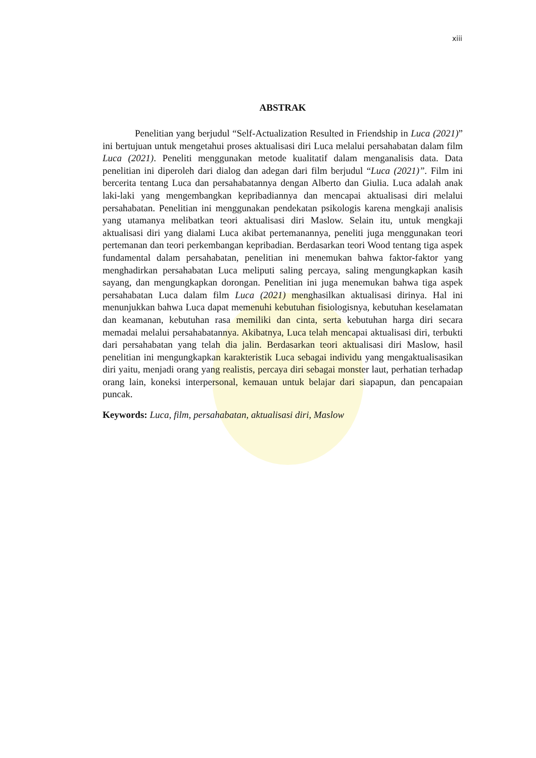xiii
ABSTRAK
Penelitian yang berjudul “Self-Actualization Resulted in Friendship in Luca (2021)” ini bertujuan untuk mengetahui proses aktualisasi diri Luca melalui persahabatan dalam film Luca (2021). Peneliti menggunakan metode kualitatif dalam menganalisis data. Data penelitian ini diperoleh dari dialog dan adegan dari film berjudul “Luca (2021)”. Film ini bercerita tentang Luca dan persahabatannya dengan Alberto dan Giulia. Luca adalah anak laki-laki yang mengembangkan kepribadiannya dan mencapai aktualisasi diri melalui persahabatan. Penelitian ini menggunakan pendekatan psikologis karena mengkaji analisis yang utamanya melibatkan teori aktualisasi diri Maslow. Selain itu, untuk mengkaji aktualisasi diri yang dialami Luca akibat pertemanannya, peneliti juga menggunakan teori pertemanan dan teori perkembangan kepribadian. Berdasarkan teori Wood tentang tiga aspek fundamental dalam persahabatan, penelitian ini menemukan bahwa faktor-faktor yang menghadirkan persahabatan Luca meliputi saling percaya, saling mengungkapkan kasih sayang, dan mengungkapkan dorongan. Penelitian ini juga menemukan bahwa tiga aspek persahabatan Luca dalam film Luca (2021) menghasilkan aktualisasi dirinya. Hal ini menunjukkan bahwa Luca dapat memenuhi kebutuhan fisiologisnya, kebutuhan keselamatan dan keamanan, kebutuhan rasa memiliki dan cinta, serta kebutuhan harga diri secara memadai melalui persahabatannya. Akibatnya, Luca telah mencapai aktualisasi diri, terbukti dari persahabatan yang telah dia jalin. Berdasarkan teori aktualisasi diri Maslow, hasil penelitian ini mengungkapkan karakteristik Luca sebagai individu yang mengaktualisasikan diri yaitu, menjadi orang yang realistis, percaya diri sebagai monster laut, perhatian terhadap orang lain, koneksi interpersonal, kemauan untuk belajar dari siapapun, dan pencapaian puncak.
Keywords: Luca, film, persahabatan, aktualisasi diri, Maslow